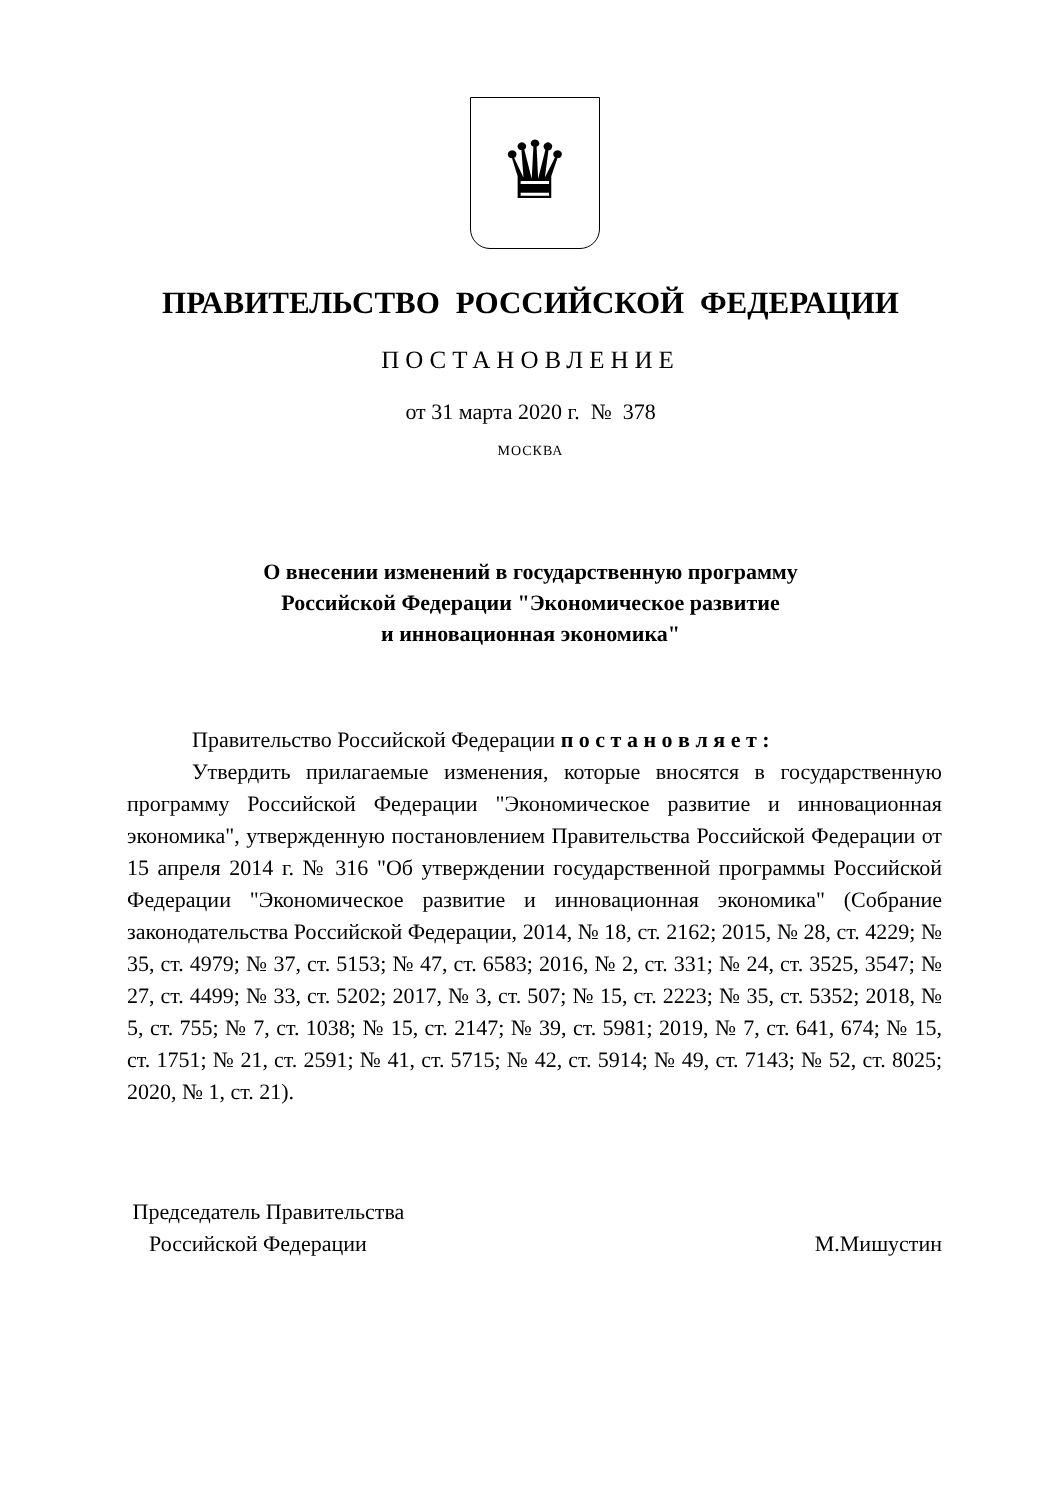♛
ПРАВИТЕЛЬСТВО РОССИЙСКОЙ ФЕДЕРАЦИИ
ПОСТАНОВЛЕНИЕ
от 31 марта 2020 г. № 378
МОСКВА
О внесении изменений в государственную программу
Российской Федерации "Экономическое развитие
и инновационная экономика"
Правительство Российской Федерации п о с т а н о в л я е т :
Утвердить прилагаемые изменения, которые вносятся в государственную программу Российской Федерации "Экономическое развитие и инновационная экономика", утвержденную постановлением Правительства Российской Федерации от 15 апреля 2014 г. № 316 "Об утверждении государственной программы Российской Федерации "Экономическое развитие и инновационная экономика" (Собрание законодательства Российской Федерации, 2014, № 18, ст. 2162; 2015, № 28, ст. 4229; № 35, ст. 4979; № 37, ст. 5153; № 47, ст. 6583; 2016, № 2, ст. 331; № 24, ст. 3525, 3547; № 27, ст. 4499; № 33, ст. 5202; 2017, № 3, ст. 507; № 15, ст. 2223; № 35, ст. 5352; 2018, № 5, ст. 755; № 7, ст. 1038; № 15, ст. 2147; № 39, ст. 5981; 2019, № 7, ст. 641, 674; № 15, ст. 1751; № 21, ст. 2591; № 41, ст. 5715; № 42, ст. 5914; № 49, ст. 7143; № 52, ст. 8025; 2020, № 1, ст. 21).
Председатель Правительства
Российской Федерации
М.Мишустин